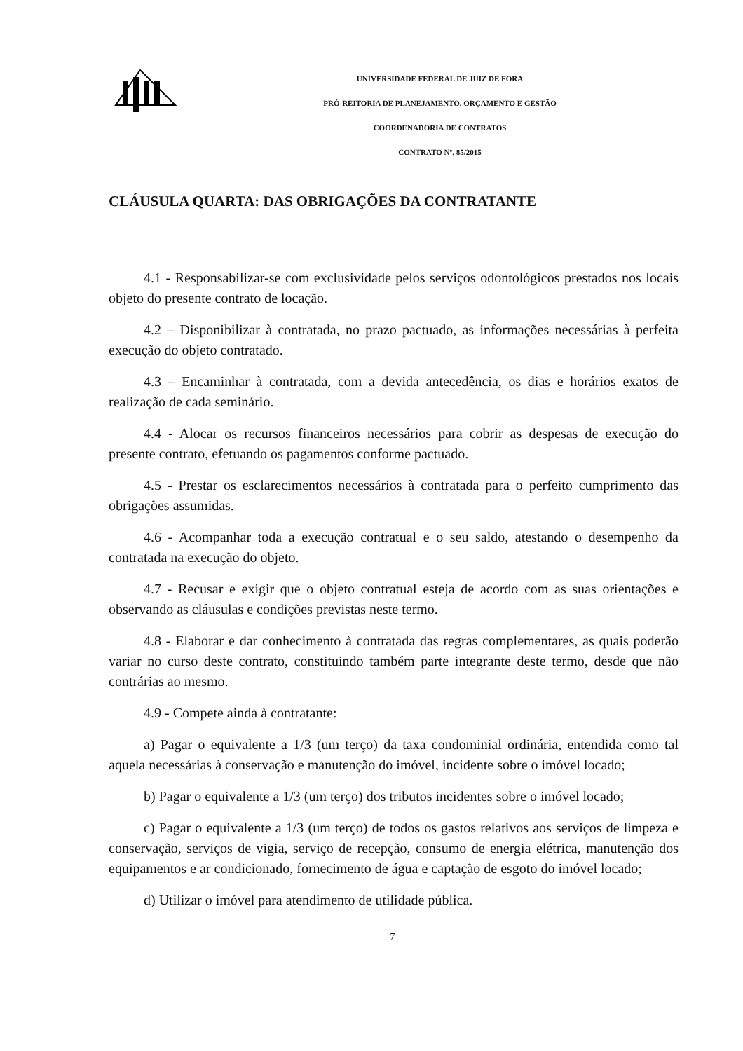UNIVERSIDADE FEDERAL DE JUIZ DE FORA
PRÓ-REITORIA DE PLANEJAMENTO, ORÇAMENTO E GESTÃO
COORDENADORIA DE CONTRATOS
CONTRATO Nº. 85/2015
CLÁUSULA QUARTA: DAS OBRIGAÇÕES DA CONTRATANTE
4.1 - Responsabilizar-se com exclusividade pelos serviços odontológicos prestados nos locais objeto do presente contrato de locação.
4.2 – Disponibilizar à contratada, no prazo pactuado, as informações necessárias à perfeita execução do objeto contratado.
4.3 – Encaminhar à contratada, com a devida antecedência, os dias e horários exatos de realização de cada seminário.
4.4 - Alocar os recursos financeiros necessários para cobrir as despesas de execução do presente contrato, efetuando os pagamentos conforme pactuado.
4.5 - Prestar os esclarecimentos necessários à contratada para o perfeito cumprimento das obrigações assumidas.
4.6 - Acompanhar toda a execução contratual e o seu saldo, atestando o desempenho da contratada na execução do objeto.
4.7 - Recusar e exigir que o objeto contratual esteja de acordo com as suas orientações e observando as cláusulas e condições previstas neste termo.
4.8 - Elaborar e dar conhecimento à contratada das regras complementares, as quais poderão variar no curso deste contrato, constituindo também parte integrante deste termo, desde que não contrárias ao mesmo.
4.9 - Compete ainda à contratante:
a) Pagar o equivalente a 1/3 (um terço) da taxa condominial ordinária, entendida como tal aquela necessárias à conservação e manutenção do imóvel, incidente sobre o imóvel locado;
b) Pagar o equivalente a 1/3 (um terço) dos tributos incidentes sobre o imóvel locado;
c) Pagar o equivalente a 1/3 (um terço) de todos os gastos relativos aos serviços de limpeza e conservação, serviços de vigia, serviço de recepção, consumo de energia elétrica, manutenção dos equipamentos e ar condicionado, fornecimento de água e captação de esgoto do imóvel locado;
d) Utilizar o imóvel para atendimento de utilidade pública.
7